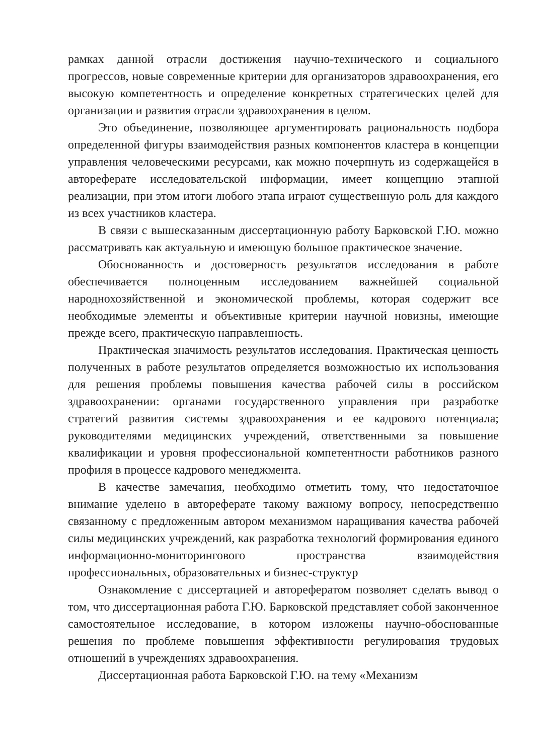рамках данной отрасли достижения научно-технического и социального прогрессов, новые современные критерии для организаторов здравоохранения, его высокую компетентность и определение конкретных стратегических целей для организации и развития отрасли здравоохранения в целом.
Это объединение, позволяющее аргументировать рациональность подбора определенной фигуры взаимодействия разных компонентов кластера в концепции управления человеческими ресурсами, как можно почерпнуть из содержащейся в автореферате исследовательской информации, имеет концепцию этапной реализации, при этом итоги любого этапа играют существенную роль для каждого из всех участников кластера.
В связи с вышесказанным диссертационную работу Барковской Г.Ю. можно рассматривать как актуальную и имеющую большое практическое значение.
Обоснованность и достоверность результатов исследования в работе обеспечивается полноценным исследованием важнейшей социальной народнохозяйственной и экономической проблемы, которая содержит все необходимые элементы и объективные критерии научной новизны, имеющие прежде всего, практическую направленность.
Практическая значимость результатов исследования. Практическая ценность полученных в работе результатов определяется возможностью их использования для решения проблемы повышения качества рабочей силы в российском здравоохранении: органами государственного управления при разработке стратегий развития системы здравоохранения и ее кадрового потенциала; руководителями медицинских учреждений, ответственными за повышение квалификации и уровня профессиональной компетентности работников разного профиля в процессе кадрового менеджмента.
В качестве замечания, необходимо отметить тому, что недостаточное внимание уделено в автореферате такому важному вопросу, непосредственно связанному с предложенным автором механизмом наращивания качества рабочей силы медицинских учреждений, как разработка технологий формирования единого информационно-мониторингового пространства взаимодействия профессиональных, образовательных и бизнес-структур
Ознакомление с диссертацией и авторефератом позволяет сделать вывод о том, что диссертационная работа Г.Ю. Барковской представляет собой законченное самостоятельное исследование, в котором изложены научно-обоснованные решения по проблеме повышения эффективности регулирования трудовых отношений в учреждениях здравоохранения.
Диссертационная работа Барковской Г.Ю. на тему «Механизм